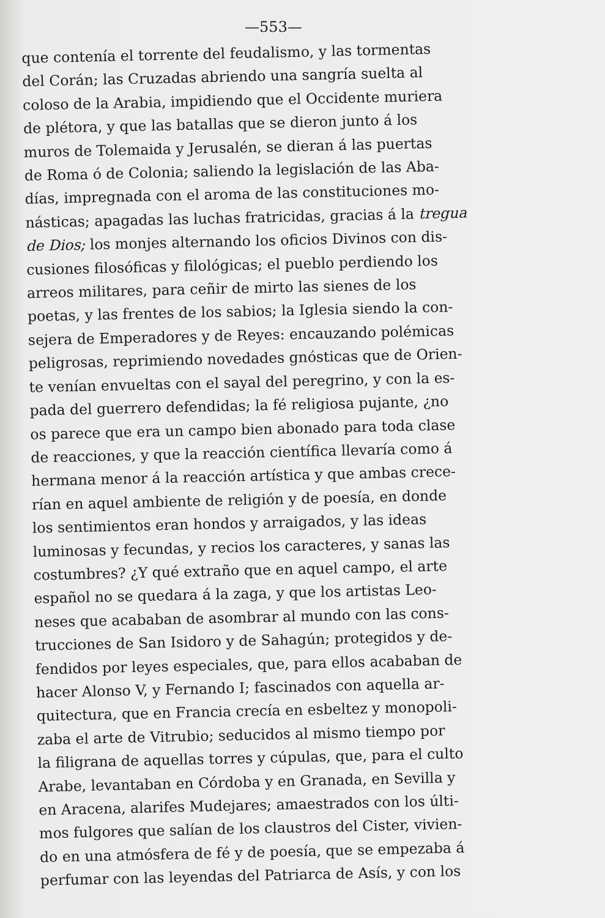—553—
que contenía el torrente del feudalismo, y las tormentas
del Corán; las Cruzadas abriendo una sangría suelta al
coloso de la Arabia, impidiendo que el Occidente muriera
de plétora, y que las batallas que se dieron junto á los
muros de Tolemaida y Jerusalén, se dieran á las puertas
de Roma ó de Colonia; saliendo la legislación de las Aba-
días, impregnada con el aroma de las constituciones mo-
násticas; apagadas las luchas fratricidas, gracias á la tregua
de Dios; los monjes alternando los oficios Divinos con dis-
cusiones filosóficas y filológicas; el pueblo perdiendo los
arreos militares, para ceñir de mirto las sienes de los
poetas, y las frentes de los sabios; la Iglesia siendo la con-
sejera de Emperadores y de Reyes: encauzando polémicas
peligrosas, reprimiendo novedades gnósticas que de Orien-
te venían envueltas con el sayal del peregrino, y con la es-
pada del guerrero defendidas; la fé religiosa pujante, ¿no
os parece que era un campo bien abonado para toda clase
de reacciones, y que la reacción científica llevaría como á
hermana menor á la reacción artística y que ambas crece-
rían en aquel ambiente de religión y de poesía, en donde
los sentimientos eran hondos y arraigados, y las ideas
luminosas y fecundas, y recios los caracteres, y sanas las
costumbres? ¿Y qué extraño que en aquel campo, el arte
español no se quedara á la zaga, y que los artistas Leo-
neses que acababan de asombrar al mundo con las cons-
trucciones de San Isidoro y de Sahagún; protegidos y de-
fendidos por leyes especiales, que, para ellos acababan de
hacer Alonso V, y Fernando I; fascinados con aquella ar-
quitectura, que en Francia crecía en esbeltez y monopoli-
zaba el arte de Vitrubio; seducidos al mismo tiempo por
la filigrana de aquellas torres y cúpulas, que, para el culto
Arabe, levantaban en Córdoba y en Granada, en Sevilla y
en Aracena, alarifes Mudejares; amaestrados con los últi-
mos fulgores que salían de los claustros del Cister, vivien-
do en una atmósfera de fé y de poesía, que se empezaba á
perfumar con las leyendas del Patriarca de Asís, y con los